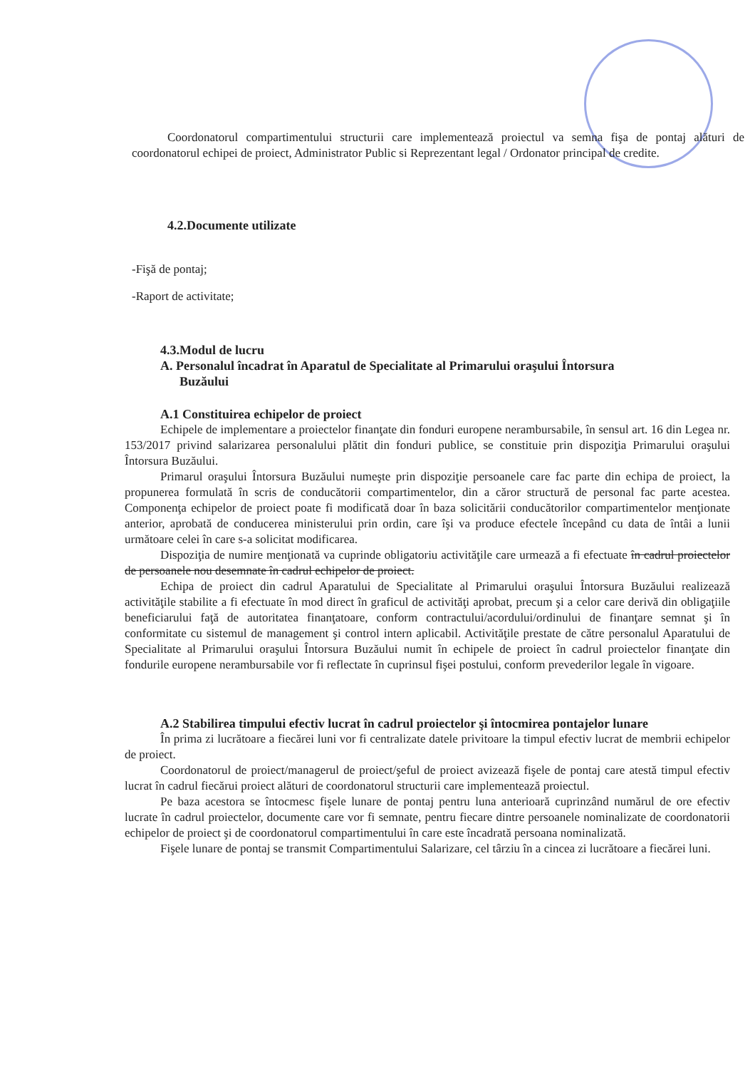Coordonatorul compartimentului structurii care implementează proiectul va semna fişa de pontaj alături de coordonatorul echipei de proiect, Administrator Public si Reprezentant legal / Ordonator principal de credite.
4.2.Documente utilizate
-Fişă de pontaj;
-Raport de activitate;
4.3.Modul de lucru
A. Personalul încadrat în Aparatul de Specialitate al Primarului oraşului Întorsura
Buzăului
A.1 Constituirea echipelor de proiect
Echipele de implementare a proiectelor finanţate din fonduri europene nerambursabile, în sensul art. 16 din Legea nr. 153/2017 privind salarizarea personalului plătit din fonduri publice, se constituie prin dispoziţia Primarului oraşului Întorsura Buzăului.
Primarul oraşului Întorsura Buzăului numeşte prin dispoziţie persoanele care fac parte din echipa de proiect, la propunerea formulată în scris de conducătorii compartimentelor, din a căror structură de personal fac parte acestea. Componenţa echipelor de proiect poate fi modificată doar în baza solicitării conducătorilor compartimentelor menţionate anterior, aprobată de conducerea ministerului prin ordin, care îşi va produce efectele începând cu data de întâi a lunii următoare celei în care s-a solicitat modificarea.
Dispoziţia de numire menţionată va cuprinde obligatoriu activităţile care urmează a fi efectuate în cadrul proiectelor de persoanele nou desemnate în cadrul echipelor de proiect.
Echipa de proiect din cadrul Aparatului de Specialitate al Primarului oraşului Întorsura Buzăului realizează activităţile stabilite a fi efectuate în mod direct în graficul de activităţi aprobat, precum şi a celor care derivă din obligaţiile beneficiarului faţă de autoritatea finanţatoare, conform contractului/acordului/ordinului de finanţare semnat şi în conformitate cu sistemul de management şi control intern aplicabil. Activităţile prestate de către personalul Aparatului de Specialitate al Primarului oraşului Întorsura Buzăului numit în echipele de proiect în cadrul proiectelor finanţate din fondurile europene nerambursabile vor fi reflectate în cuprinsul fişei postului, conform prevederilor legale în vigoare.
A.2 Stabilirea timpului efectiv lucrat în cadrul proiectelor şi întocmirea pontajelor lunare
În prima zi lucrătoare a fiecărei luni vor fi centralizate datele privitoare la timpul efectiv lucrat de membrii echipelor de proiect.
Coordonatorul de proiect/managerul de proiect/şeful de proiect avizează fişele de pontaj care atestă timpul efectiv lucrat în cadrul fiecărui proiect alături de coordonatorul structurii care implementează proiectul.
Pe baza acestora se întocmesc fişele lunare de pontaj pentru luna anterioară cuprinzând numărul de ore efectiv lucrate în cadrul proiectelor, documente care vor fi semnate, pentru fiecare dintre persoanele nominalizate de coordonatorii echipelor de proiect şi de coordonatorul compartimentului în care este încadrată persoana nominalizată.
Fişele lunare de pontaj se transmit Compartimentului Salarizare, cel târziu în a cincea zi lucrătoare a fiecărei luni.